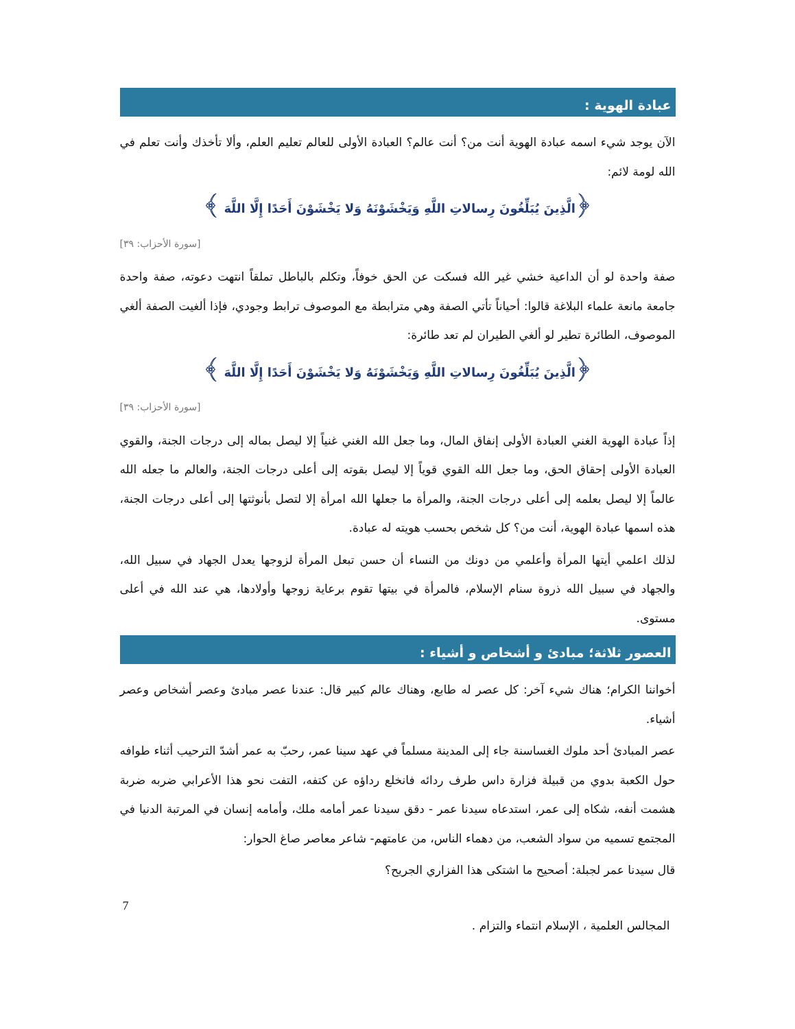عبادة الهوية :
الآن يوجد شيء اسمه عبادة الهوية أنت من؟ أنت عالم؟ العبادة الأولى للعالم تعليم العلم، وألا تأخذك وأنت تعلم في الله لومة لائم:
﴿الَّذِينَ يُبَلِّغُونَ رِسالاتِ اللَّهِ وَيَخْشَوْنَهُ وَلا يَخْشَوْنَ أَحَدًا إِلَّا اللَّهَ ﴾
[سورة الأحزاب: ٣٩]
صفة واحدة لو أن الداعية خشي غير الله فسكت عن الحق خوفاً، وتكلم بالباطل تملقاً انتهت دعوته، صفة واحدة جامعة مانعة علماء البلاغة قالوا: أحياناً تأتي الصفة وهي مترابطة مع الموصوف ترابط وجودي، فإذا ألغيت الصفة ألغي الموصوف، الطائرة تطير لو ألغي الطيران لم تعد طائرة:
﴿الَّذِينَ يُبَلِّغُونَ رِسالاتِ اللَّهِ وَيَخْشَوْنَهُ وَلا يَخْشَوْنَ أَحَدًا إِلَّا اللَّهَ ﴾
[سورة الأحزاب: ٣٩]
إذاً عبادة الهوية الغني العبادة الأولى إنفاق المال، وما جعل الله الغني غنياً إلا ليصل بماله إلى درجات الجنة، والقوي العبادة الأولى إحقاق الحق، وما جعل الله القوي قوياً إلا ليصل بقوته إلى أعلى درجات الجنة، والعالم ما جعله الله عالماً إلا ليصل بعلمه إلى أعلى درجات الجنة، والمرأة ما جعلها الله امرأة إلا لتصل بأنوثتها إلى أعلى درجات الجنة، هذه اسمها عبادة الهوية، أنت من؟ كل شخص بحسب هويته له عبادة.
لذلك اعلمي أيتها المرأة وأعلمي من دونك من النساء أن حسن تبعل المرأة لزوجها يعدل الجهاد في سبيل الله، والجهاد في سبيل الله ذروة سنام الإسلام، فالمرأة في بيتها تقوم برعاية زوجها وأولادها، هي عند الله في أعلى مستوى.
العصور ثلاثة؛ مبادئ و أشخاص و أشياء :
أخواننا الكرام؛ هناك شيء آخر: كل عصر له طابع، وهناك عالم كبير قال: عندنا عصر مبادئ وعصر أشخاص وعصر أشياء.
عصر المبادئ أحد ملوك الغساسنة جاء إلى المدينة مسلماً في عهد سينا عمر، رحبّ به عمر أشدّ الترحيب أثناء طوافه حول الكعبة بدوي من قبيلة فزارة داس طرف ردائه فانخلع رداؤه عن كتفه، التفت نحو هذا الأعرابي ضربه ضربة هشمت أنفه، شكاه إلى عمر، استدعاه سيدنا عمر - دقق سيدنا عمر أمامه ملك، وأمامه إنسان في المرتبة الدنيا في المجتمع تسميه من سواد الشعب، من دهماء الناس، من عامتهم- شاعر معاصر صاغ الحوار:
قال سيدنا عمر لجبلة: أصحيح ما اشتكى هذا الفزاري الجريح؟
7
المجالس العلمية ، الإسلام انتماء والتزام .